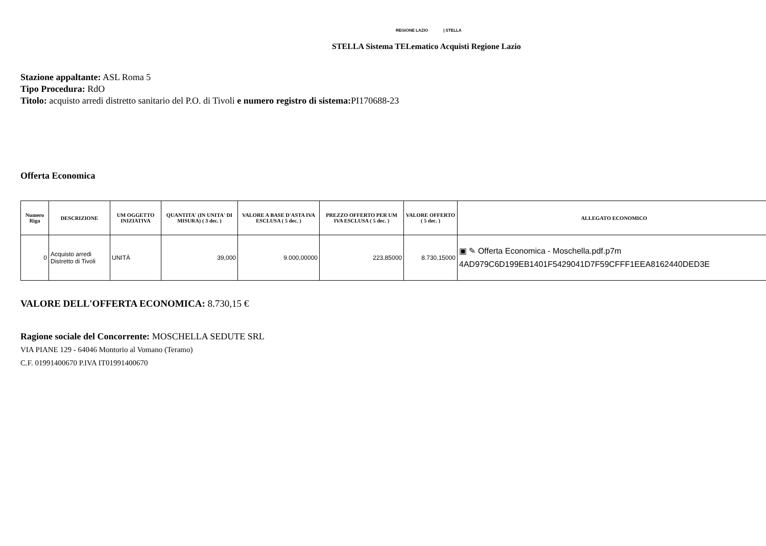REGIONE LAZIO | STELLA
STELLA Sistema TELematico Acquisti Regione Lazio
Stazione appaltante: ASL Roma 5
Tipo Procedura: RdO
Titolo: acquisto arredi distretto sanitario del P.O. di Tivoli e numero registro di sistema: PI170688-23
Offerta Economica
| Numero Riga | DESCRIZIONE | UM OGGETTO INIZIATIVA | QUANTITA' (IN UNITA' DI MISURA) ( 3 dec. ) | VALORE A BASE D'ASTA IVA ESCLUSA ( 5 dec. ) | PREZZO OFFERTO PER UM IVA ESCLUSA ( 5 dec. ) | VALORE OFFERTO ( 5 dec. ) | ALLEGATO ECONOMICO |
| --- | --- | --- | --- | --- | --- | --- | --- |
| 0 | Acquisto arredi Distretto di Tivoli | UNITÀ | 39,000 | 9.000,00000 | 223,85000 | 8.730,15000 | ▣ ✎ Offerta Economica - Moschella.pdf.p7m 4AD979C6D199EB1401F5429041D7F59CFFF1EEA8162440DED3E |
VALORE DELL'OFFERTA ECONOMICA: 8.730,15 €
Ragione sociale del Concorrente: MOSCHELLA SEDUTE SRL
VIA PIANE 129 - 64046 Montorio al Vomano (Teramo)
C.F. 01991400670 P.IVA IT01991400670